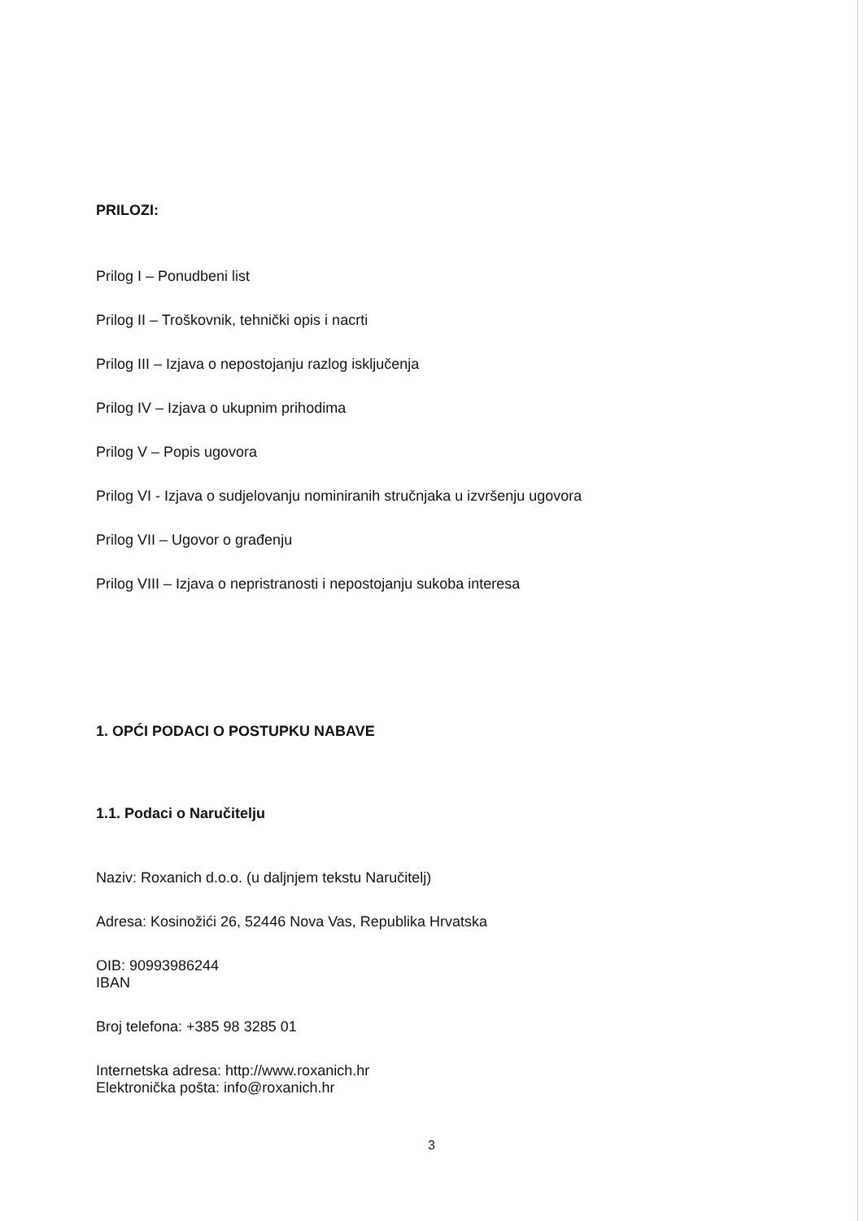PRILOZI:
Prilog I – Ponudbeni list
Prilog II – Troškovnik, tehnički opis i nacrti
Prilog III – Izjava o nepostojanju razlog isključenja
Prilog IV – Izjava o ukupnim prihodima
Prilog V – Popis ugovora
Prilog VI - Izjava o sudjelovanju nominiranih stručnjaka u izvršenju ugovora
Prilog VII – Ugovor o građenju
Prilog VIII – Izjava o nepristranosti i nepostojanju sukoba interesa
1. OPĆI PODACI O POSTUPKU NABAVE
1.1. Podaci o Naručitelju
Naziv: Roxanich d.o.o. (u daljnjem tekstu Naručitelj)
Adresa: Kosinožići 26, 52446 Nova Vas, Republika Hrvatska
OIB: 90993986244
IBAN
Broj telefona: +385 98 3285 01
Internetska adresa: http://www.roxanich.hr
Elektronička pošta: info@roxanich.hr
3